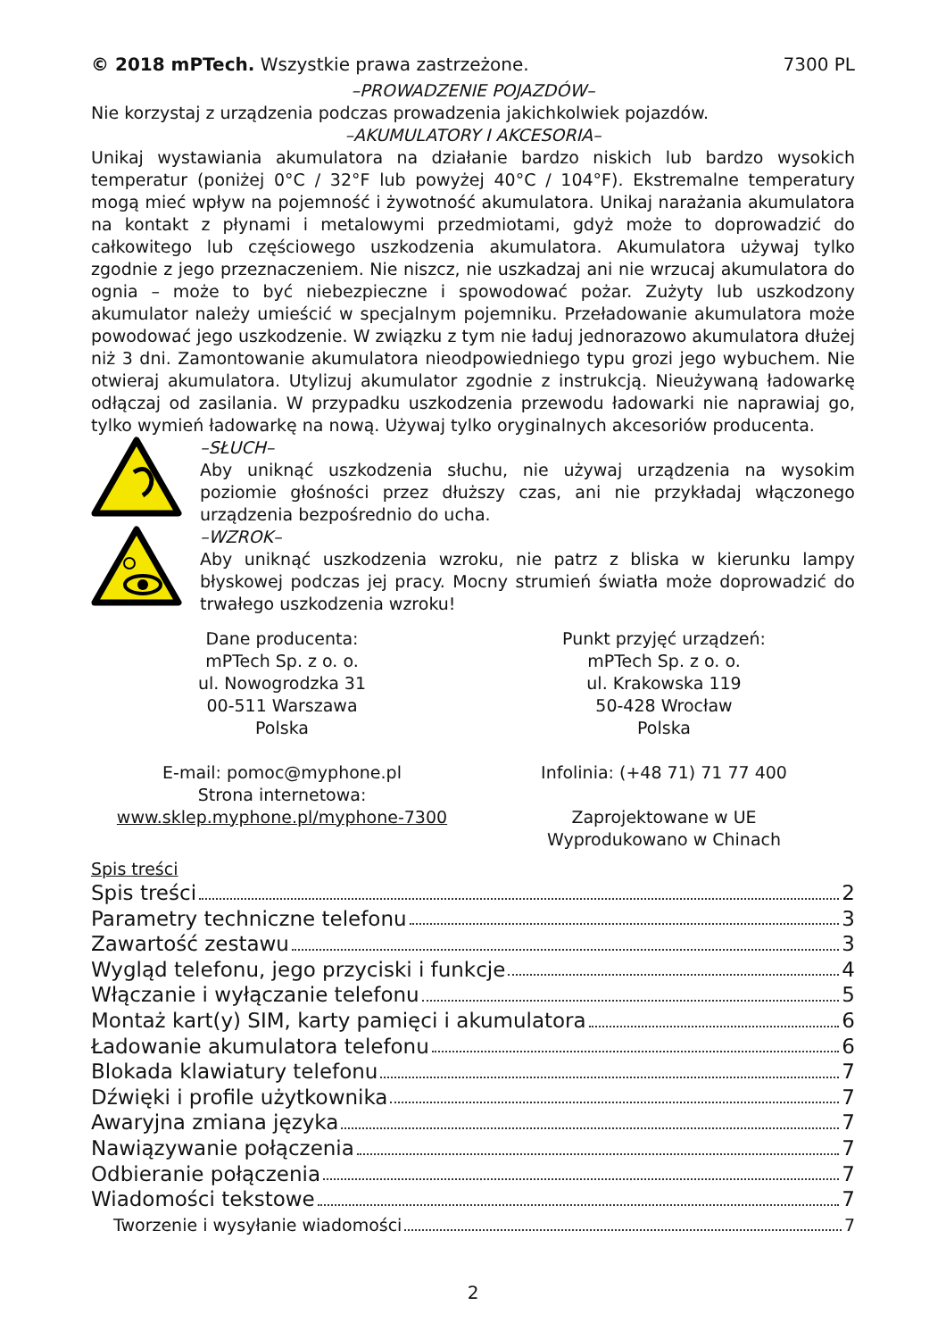© 2018 mPTech. Wszystkie prawa zastrzeżone. 7300 PL
–PROWADZENIE POJAZDÓW–
Nie korzystaj z urządzenia podczas prowadzenia jakichkolwiek pojazdów.
–AKUMULATORY I AKCESORIA–
Unikaj wystawiania akumulatora na działanie bardzo niskich lub bardzo wysokich temperatur (poniżej 0°C / 32°F lub powyżej 40°C / 104°F). Ekstremalne temperatury mogą mieć wpływ na pojemność i żywotność akumulatora. Unikaj narażania akumulatora na kontakt z płynami i metalowymi przedmiotami, gdyż może to doprowadzić do całkowitego lub częściowego uszkodzenia akumulatora. Akumulatora używaj tylko zgodnie z jego przeznaczeniem. Nie niszcz, nie uszkadzaj ani nie wrzucaj akumulatora do ognia – może to być niebezpieczne i spowodować pożar. Zużyty lub uszkodzony akumulator należy umieścić w specjalnym pojemniku. Przeładowanie akumulatora może powodować jego uszkodzenie. W związku z tym nie ładuj jednorazowo akumulatora dłużej niż 3 dni. Zamontowanie akumulatora nieodpowiedniego typu grozi jego wybuchem. Nie otwieraj akumulatora. Utylizuj akumulator zgodnie z instrukcją. Nieużywaną ładowarkę odłączaj od zasilania. W przypadku uszkodzenia przewodu ładowarki nie naprawiaj go, tylko wymień ładowarkę na nową. Używaj tylko oryginalnych akcesoriów producenta.
–SŁUCH–
Aby uniknąć uszkodzenia słuchu, nie używaj urządzenia na wysokim poziomie głośności przez dłuższy czas, ani nie przykładaj włączonego urządzenia bezpośrednio do ucha.
–WZROK–
Aby uniknąć uszkodzenia wzroku, nie patrz z bliska w kierunku lampy błyskowej podczas jej pracy. Mocny strumień światła może doprowadzić do trwałego uszkodzenia wzroku!
Dane producenta:
mPTech Sp. z o. o.
ul. Nowogrodzka 31
00-511 Warszawa
Polska
E-mail: pomoc@myphone.pl
Strona internetowa:
www.sklep.myphone.pl/myphone-7300
Punkt przyjęć urządzeń:
mPTech Sp. z o. o.
ul. Krakowska 119
50-428 Wrocław
Polska
Infolinia: (+48 71) 71 77 400
Zaprojektowane w UE
Wyprodukowano w Chinach
Spis treści
Spis treści 2
Parametry techniczne telefonu 3
Zawartość zestawu 3
Wygląd telefonu, jego przyciski i funkcje 4
Włączanie i wyłączanie telefonu 5
Montaż kart(y) SIM, karty pamięci i akumulatora 6
Ładowanie akumulatora telefonu 6
Blokada klawiatury telefonu 7
Dźwięki i profile użytkownika 7
Awaryjna zmiana języka 7
Nawiązywanie połączenia 7
Odbieranie połączenia 7
Wiadomości tekstowe 7
Tworzenie i wysyłanie wiadomości 7
2